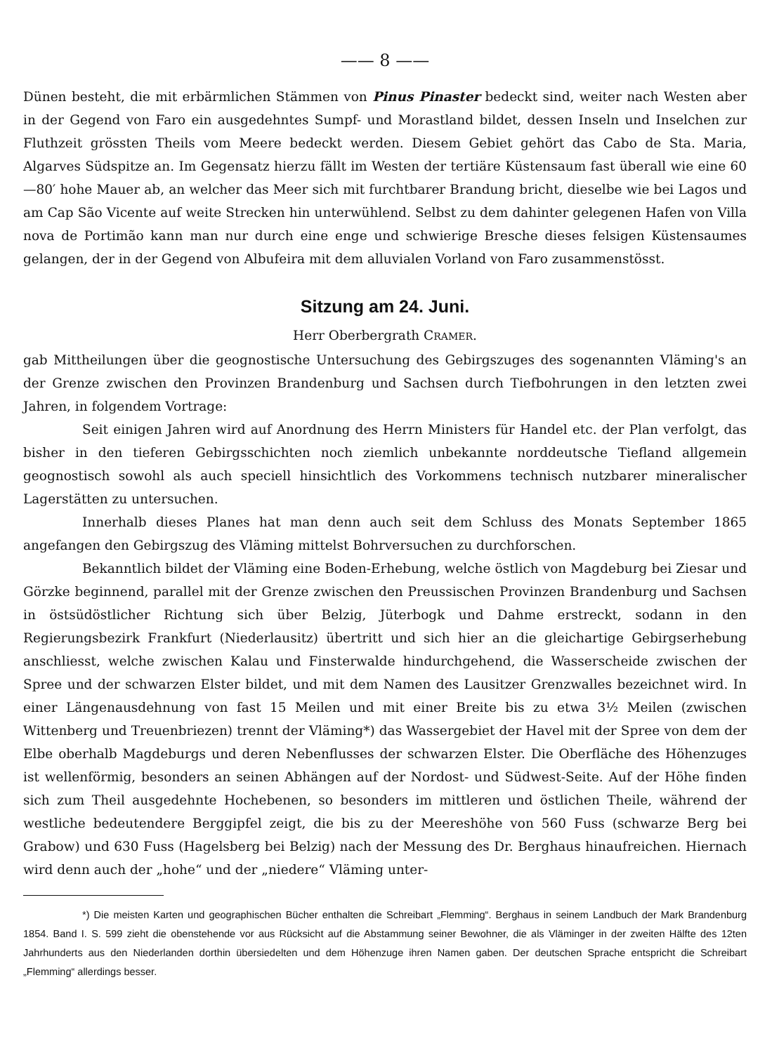—— 8 ——
Dünen besteht, die mit erbärmlichen Stämmen von Pinus Pinaster bedeckt sind, weiter nach Westen aber in der Gegend von Faro ein ausgedehntes Sumpf- und Morastland bildet, dessen Inseln und Inselchen zur Fluthzeit grössten Theils vom Meere bedeckt werden. Diesem Gebiet gehört das Cabo de Sta. Maria, Algarves Südspitze an. Im Gegensatz hierzu fällt im Westen der tertiäre Küstensaum fast überall wie eine 60—80′ hohe Mauer ab, an welcher das Meer sich mit furchtbarer Brandung bricht, dieselbe wie bei Lagos und am Cap São Vicente auf weite Strecken hin unterwühlend. Selbst zu dem dahinter gelegenen Hafen von Villa nova de Portimão kann man nur durch eine enge und schwierige Bresche dieses felsigen Küstensaumes gelangen, der in der Gegend von Albufeira mit dem alluvialen Vorland von Faro zusammenstösst.
Sitzung am 24. Juni.
Herr Oberbergrath CRAMER.
gab Mittheilungen über die geognostische Untersuchung des Gebirgszuges des sogenannten Vläming's an der Grenze zwischen den Provinzen Brandenburg und Sachsen durch Tiefbohrungen in den letzten zwei Jahren, in folgendem Vortrage:
Seit einigen Jahren wird auf Anordnung des Herrn Ministers für Handel etc. der Plan verfolgt, das bisher in den tieferen Gebirgsschichten noch ziemlich unbekannte norddeutsche Tiefland allgemein geognostisch sowohl als auch speciell hinsichtlich des Vorkommens technisch nutzbarer mineralischer Lagerstätten zu untersuchen.
Innerhalb dieses Planes hat man denn auch seit dem Schluss des Monats September 1865 angefangen den Gebirgszug des Vläming mittelst Bohrversuchen zu durchforschen.
Bekanntlich bildet der Vläming eine Boden-Erhebung, welche östlich von Magdeburg bei Ziesar und Görzke beginnend, parallel mit der Grenze zwischen den Preussischen Provinzen Brandenburg und Sachsen in östsüdöstlicher Richtung sich über Belzig, Jüterbogk und Dahme erstreckt, sodann in den Regierungsbezirk Frankfurt (Niederlausitz) übertritt und sich hier an die gleichartige Gebirgserhebung anschliesst, welche zwischen Kalau und Finsterwalde hindurchgehend, die Wasserscheide zwischen der Spree und der schwarzen Elster bildet, und mit dem Namen des Lausitzer Grenzwalles bezeichnet wird. In einer Längenausdehnung von fast 15 Meilen und mit einer Breite bis zu etwa 3½ Meilen (zwischen Wittenberg und Treuenbriezen) trennt der Vläming*) das Wassergebiet der Havel mit der Spree von dem der Elbe oberhalb Magdeburgs und deren Nebenflusses der schwarzen Elster. Die Oberfläche des Höhenzuges ist wellenförmig, besonders an seinen Abhängen auf der Nordost- und Südwest-Seite. Auf der Höhe finden sich zum Theil ausgedehnte Hochebenen, so besonders im mittleren und östlichen Theile, während der westliche bedeutendere Berggipfel zeigt, die bis zu der Meereshöhe von 560 Fuss (schwarze Berg bei Grabow) und 630 Fuss (Hagelsberg bei Belzig) nach der Messung des Dr. Berghaus hinaufreichen. Hiernach wird denn auch der „hohe“ und der „niedere“ Vläming unter-
*) Die meisten Karten und geographischen Bücher enthalten die Schreibart „Flemming“. Berghaus in seinem Landbuch der Mark Brandenburg 1854. Band I. S. 599 zieht die obenstehende vor aus Rücksicht auf die Abstammung seiner Bewohner, die als Vläminger in der zweiten Hälfte des 12ten Jahrhunderts aus den Niederlanden dorthin übersiedelten und dem Höhenzuge ihren Namen gaben. Der deutschen Sprache entspricht die Schreibart „Flemming“ allerdings besser.